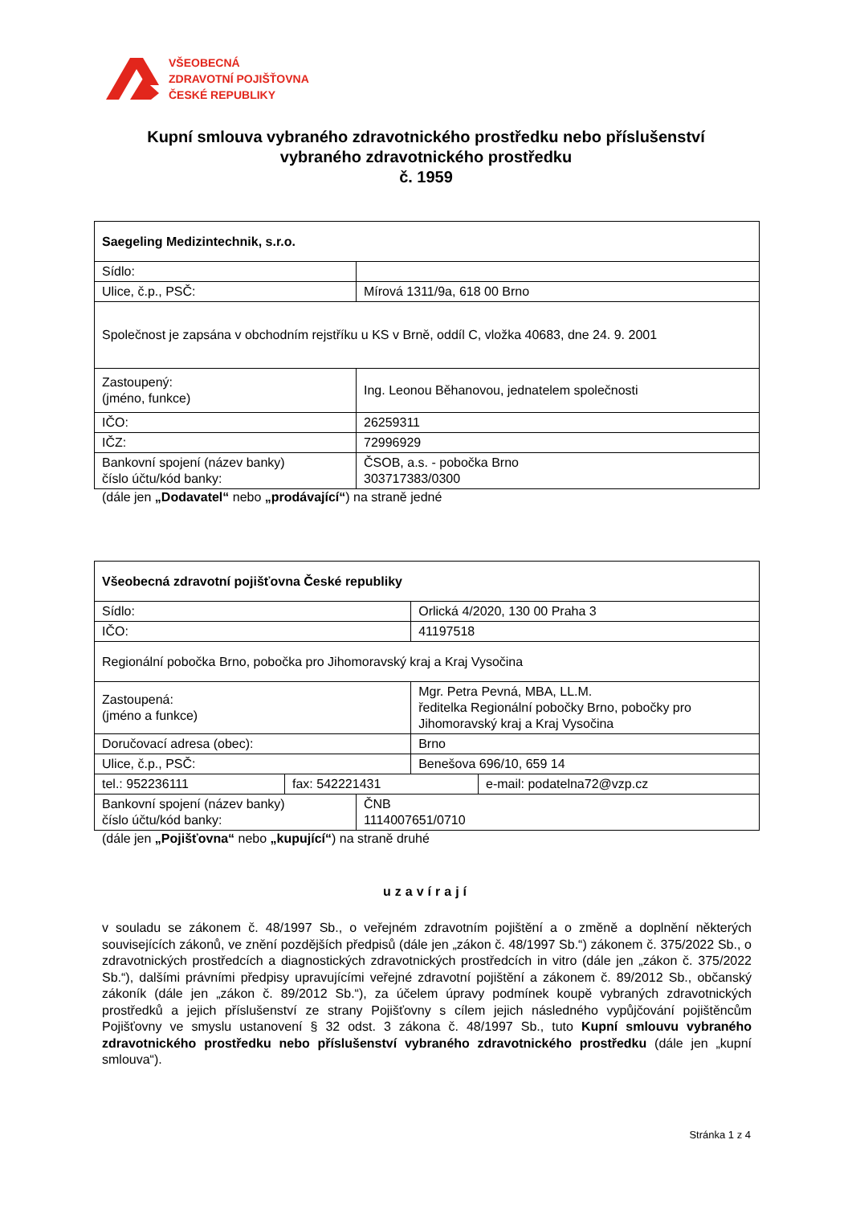VŠEOBECNÁ
ZDRAVOTNÍ POJIŠŤOVNA
ČESKÉ REPUBLIKY
Kupní smlouva vybraného zdravotnického prostředku nebo příslušenství
vybraného zdravotnického prostředku
č. 1959
| Saegeling Medizintechnik, s.r.o. | |
| Sídlo: | |
| Ulice, č.p., PSČ: | Mírová 1311/9a, 618 00 Brno |
| Společnost je zapsána v obchodním rejstříku u KS v Brně, oddíl C, vložka 40683, dne 24. 9. 2001 | |
| Zastoupený: (jméno, funkce) | Ing. Leonou Běhanovou, jednatelem společnosti |
| IČO: | 26259311 |
| IČZ: | 72996929 |
| Bankovní spojení (název banky) číslo účtu/kód banky: | ČSOB, a.s. - pobočka Brno 303717383/0300 |
(dále jen „Dodavatel“ nebo „prodávající“) na straně jedné
| Všeobecná zdravotní pojišťovna České republiky | |
| Sídlo: | Orlická 4/2020, 130 00 Praha 3 |
| IČO: | 41197518 |
| Regionální pobočka Brno, pobočka pro Jihomoravský kraj a Kraj Vysočina | |
| Zastoupená: (jméno a funkce) | Mgr. Petra Pevná, MBA, LL.M. ředitelka Regionální pobočky Brno, pobočky pro Jihomoravský kraj a Kraj Vysočina |
| Doručovací adresa (obec): | Brno |
| Ulice, č.p., PSČ: | Benešova 696/10, 659 14 |
| tel.: 952236111 | fax: 542221431 | e-mail: podatelna72@vzp.cz |
| Bankovní spojení (název banky) číslo účtu/kód banky: | ČNB 1114007651/0710 |
(dále jen „Pojišťovna“ nebo „kupující“) na straně druhé
uzavírají
v souladu se zákonem č. 48/1997 Sb., o veřejném zdravotním pojištění a o změně a doplnění některých souvisejících zákonů, ve znění pozdějších předpisů (dále jen „zákon č. 48/1997 Sb.“) zákonem č. 375/2022 Sb., o zdravotnických prostředcích a diagnostických zdravotnických prostředcích in vitro (dále jen „zákon č. 375/2022 Sb.“), dalšími právními předpisy upravujícími veřejné zdravotní pojištění a zákonem č. 89/2012 Sb., občanský zákoník (dále jen „zákon č. 89/2012 Sb.“), za účelem úpravy podmínek koupě vybraných zdravotnických prostředků a jejich příslušenství ze strany Pojišťovny s cílem jejich následného vypůjčování pojištěncům Pojišťovny ve smyslu ustanovení § 32 odst. 3 zákona č. 48/1997 Sb., tuto Kupní smlouvu vybraného zdravotnického prostředku nebo příslušenství vybraného zdravotnického prostředku (dále jen „kupní smlouva“).
Stránka 1 z 4